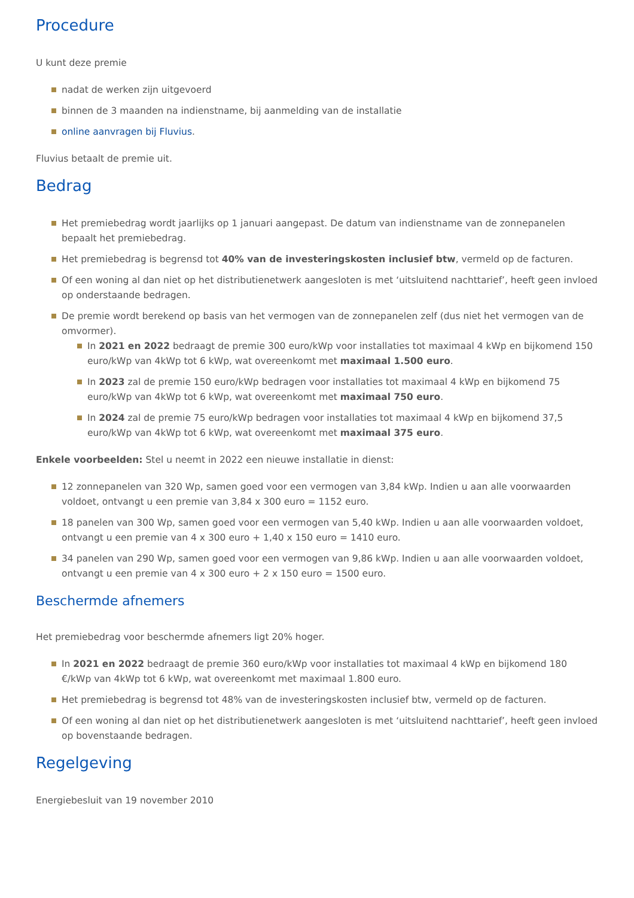Procedure
U kunt deze premie
nadat de werken zijn uitgevoerd
binnen de 3 maanden na indienstname, bij aanmelding van de installatie
online aanvragen bij Fluvius.
Fluvius betaalt de premie uit.
Bedrag
Het premiebedrag wordt jaarlijks op 1 januari aangepast. De datum van indienstname van de zonnepanelen bepaalt het premiebedrag.
Het premiebedrag is begrensd tot 40% van de investeringskosten inclusief btw, vermeld op de facturen.
Of een woning al dan niet op het distributienetwerk aangesloten is met ‘uitsluitend nachttarief’, heeft geen invloed op onderstaande bedragen.
De premie wordt berekend op basis van het vermogen van de zonnepanelen zelf (dus niet het vermogen van de omvormer).
In 2021 en 2022 bedraagt de premie 300 euro/kWp voor installaties tot maximaal 4 kWp en bijkomend 150 euro/kWp van 4kWp tot 6 kWp, wat overeenkomt met maximaal 1.500 euro.
In 2023 zal de premie 150 euro/kWp bedragen voor installaties tot maximaal 4 kWp en bijkomend 75 euro/kWp van 4kWp tot 6 kWp, wat overeenkomt met maximaal 750 euro.
In 2024 zal de premie 75 euro/kWp bedragen voor installaties tot maximaal 4 kWp en bijkomend 37,5 euro/kWp van 4kWp tot 6 kWp, wat overeenkomt met maximaal 375 euro.
Enkele voorbeelden: Stel u neemt in 2022 een nieuwe installatie in dienst:
12 zonnepanelen van 320 Wp, samen goed voor een vermogen van 3,84 kWp. Indien u aan alle voorwaarden voldoet, ontvangt u een premie van 3,84 x 300 euro = 1152 euro.
18 panelen van 300 Wp, samen goed voor een vermogen van 5,40 kWp. Indien u aan alle voorwaarden voldoet, ontvangt u een premie van 4 x 300 euro + 1,40 x 150 euro = 1410 euro.
34 panelen van 290 Wp, samen goed voor een vermogen van 9,86 kWp. Indien u aan alle voorwaarden voldoet, ontvangt u een premie van 4 x 300 euro + 2 x 150 euro = 1500 euro.
Beschermde afnemers
Het premiebedrag voor beschermde afnemers ligt 20% hoger.
In 2021 en 2022 bedraagt de premie 360 euro/kWp voor installaties tot maximaal 4 kWp en bijkomend 180 €/kWp van 4kWp tot 6 kWp, wat overeenkomt met maximaal 1.800 euro.
Het premiebedrag is begrensd tot 48% van de investeringskosten inclusief btw, vermeld op de facturen.
Of een woning al dan niet op het distributienetwerk aangesloten is met ‘uitsluitend nachttarief’, heeft geen invloed op bovenstaande bedragen.
Regelgeving
Energiebesluit van 19 november 2010